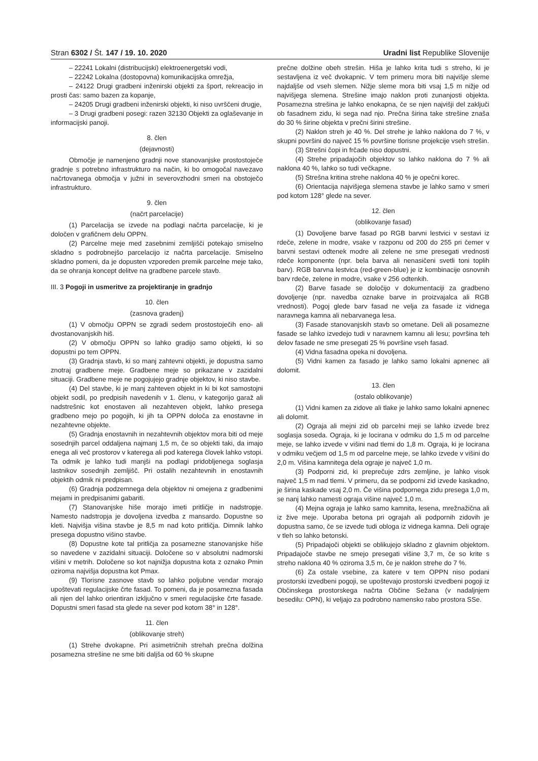Stran 6302 / Št. 147 / 19. 10. 2020
Uradni list Republike Slovenije
– 22241 Lokalni (distribucijski) elektroenergetski vodi,
– 22242 Lokalna (dostopovna) komunikacijska omrežja,
– 24122 Drugi gradbeni inženirski objekti za šport, rekreacijo in prosti čas: samo bazen za kopanje,
– 24205 Drugi gradbeni inženirski objekti, ki niso uvrščeni drugje,
– 3 Drugi gradbeni posegi: razen 32130 Objekti za oglaševanje in informacijski panoji.
8. člen
(dejavnosti)
Območje je namenjeno gradnji nove stanovanjske prostostoječe gradnje s potrebno infrastrukturo na način, ki bo omogočal navezavo načrtovanega območja v južni in severovzhodni smeri na obstoječo infrastrukturo.
9. člen
(načrt parcelacije)
(1) Parcelacija se izvede na podlagi načrta parcelacije, ki je določen v grafičnem delu OPPN.
(2) Parcelne meje med zasebnimi zemljišči potekajo smiselno skladno s podrobnejšo parcelacijo iz načrta parcelacije. Smiselno skladno pomeni, da je dopusten vzporeden premik parcelne meje tako, da se ohranja koncept delitve na gradbene parcele stavb.
III. 3 Pogoji in usmeritve za projektiranje in gradnjo
10. člen
(zasnova gradenj)
(1) V območju OPPN se zgradi sedem prostostoječih eno- ali dvostanovanjskih hiš.
(2) V območju OPPN so lahko gradijo samo objekti, ki so dopustni po tem OPPN.
(3) Gradnja stavb, ki so manj zahtevni objekti, je dopustna samo znotraj gradbene meje. Gradbene meje so prikazane v zazidalni situaciji. Gradbene meje ne pogojujejo gradnje objektov, ki niso stavbe.
(4) Del stavbe, ki je manj zahteven objekt in ki bi kot samostojni objekt sodil, po predpisih navedenih v 1. členu, v kategorijo garaž ali nadstrešnic kot enostaven ali nezahteven objekt, lahko presega gradbeno mejo po pogojih, ki jih ta OPPN določa za enostavne in nezahtevne objekte.
(5) Gradnja enostavnih in nezahtevnih objektov mora biti od meje sosednjih parcel oddaljena najmanj 1,5 m, če so objekti taki, da imajo enega ali več prostorov v katerega ali pod katerega človek lahko vstopi. Ta odmik je lahko tudi manjši na podlagi pridobljenega soglasja lastnikov sosednjih zemljišč. Pri ostalih nezahtevnih in enostavnih objektih odmik ni predpisan.
(6) Gradnja podzemnega dela objektov ni omejena z gradbenimi mejami in predpisanimi gabariti.
(7) Stanovanjske hiše morajo imeti pritličje in nadstropje. Namesto nadstropja je dovoljena izvedba z mansardo. Dopustne so kleti. Najvišja višina stavbe je 8,5 m nad koto pritličja. Dimnik lahko presega dopustno višino stavbe.
(8) Dopustne kote tal pritličja za posamezne stanovanjske hiše so navedene v zazidalni situaciji. Določene so v absolutni nadmorski višini v metrih. Določene so kot najnižja dopustna kota z oznako Pmin oziroma najvišja dopustna kot Pmax.
(9) Tlorisne zasnove stavb so lahko poljubne vendar morajo upoštevati regulacijske črte fasad. To pomeni, da je posamezna fasada ali njen del lahko orientiran izključno v smeri regulacijske črte fasade. Dopustni smeri fasad sta glede na sever pod kotom 38° in 128°.
11. člen
(oblikovanje streh)
(1) Strehe dvokapne. Pri asimetričnih strehah prečna dolžina posamezna strešine ne sme biti daljša od 60 % skupne
prečne dolžine obeh strešin. Hiša je lahko krita tudi s streho, ki je sestavljena iz več dvokapnic. V tem primeru mora biti najvišje sleme najdaljše od vseh slemen. Nižje sleme mora biti vsaj 1,5 m nižje od najvišjega slemena. Strešine imajo naklon proti zunanjosti objekta. Posamezna strešina je lahko enokapna, če se njen najvišji del zaključi ob fasadnem zidu, ki sega nad njo. Prečna širina take strešine znaša do 30 % širine objekta v prečni širini strešine.
(2) Naklon streh je 40 %. Del strehe je lahko naklona do 7 %, v skupni površini do največ 15 % površine tlorisne projekcije vseh strešin.
(3) Strešni čopi in frčade niso dopustni.
(4) Strehe pripadajočih objektov so lahko naklona do 7 % ali naklona 40 %, lahko so tudi večkapne.
(5) Strešna kritina strehe naklona 40 % je opečni korec.
(6) Orientacija najvišjega slemena stavbe je lahko samo v smeri pod kotom 128° glede na sever.
12. člen
(oblikovanje fasad)
(1) Dovoljene barve fasad po RGB barvni lestvici v sestavi iz rdeče, zelene in modre, vsake v razponu od 200 do 255 pri čemer v barvni sestavi odtenek modre ali zelene ne sme presegati vrednosti rdeče komponente (npr. bela barva ali nenasičeni svetli toni toplih barv). RGB barvna lestvica (red-green-blue) je iz kombinacije osnovnih barv rdeče, zelene in modre, vsake v 256 odtenkih.
(2) Barve fasade se določijo v dokumentaciji za gradbeno dovoljenje (npr. navedba oznake barve in proizvajalca ali RGB vrednosti). Pogoj glede barv fasad ne velja za fasade iz vidnega naravnega kamna ali nebarvanega lesa.
(3) Fasade stanovanjskih stavb so ometane. Deli ali posamezne fasade se lahko izvedejo tudi v naravnem kamnu ali lesu; površina teh delov fasade ne sme presegati 25 % površine vseh fasad.
(4) Vidna fasadna opeka ni dovoljena.
(5) Vidni kamen za fasado je lahko samo lokalni apnenec ali dolomit.
13. člen
(ostalo oblikovanje)
(1) Vidni kamen za zidove ali tlake je lahko samo lokalni apnenec ali dolomit.
(2) Ograja ali mejni zid ob parcelni meji se lahko izvede brez soglasja soseda. Ograja, ki je locirana v odmiku do 1,5 m od parcelne meje, se lahko izvede v višini nad tlemi do 1,8 m. Ograja, ki je locirana v odmiku večjem od 1,5 m od parcelne meje, se lahko izvede v višini do 2,0 m. Višina kamnitega dela ograje je največ 1,0 m.
(3) Podporni zid, ki preprečuje zdrs zemljine, je lahko visok največ 1,5 m nad tlemi. V primeru, da se podporni zid izvede kaskadno, je širina kaskade vsaj 2,0 m. Če višina podpornega zidu presega 1,0 m, se nanj lahko namesti ograja višine največ 1,0 m.
(4) Mejna ograja je lahko samo kamnita, lesena, mrežnažična ali iz žive meje. Uporaba betona pri ograjah ali podpornih zidovih je dopustna samo, če se izvede tudi obloga iz vidnega kamna. Deli ograje v tleh so lahko betonski.
(5) Pripadajoči objekti se oblikujejo skladno z glavnim objektom. Pripadajoče stavbe ne smejo presegati višine 3,7 m, če so krite s streho naklona 40 % oziroma 3,5 m, če je naklon strehe do 7 %.
(6) Za ostale vsebine, za katere v tem OPPN niso podani prostorski izvedbeni pogoji, se upoštevajo prostorski izvedbeni pogoji iz Občinskega prostorskega načrta Občine Sežana (v nadaljnjem besedilu: OPN), ki veljajo za podrobno namensko rabo prostora SSe.